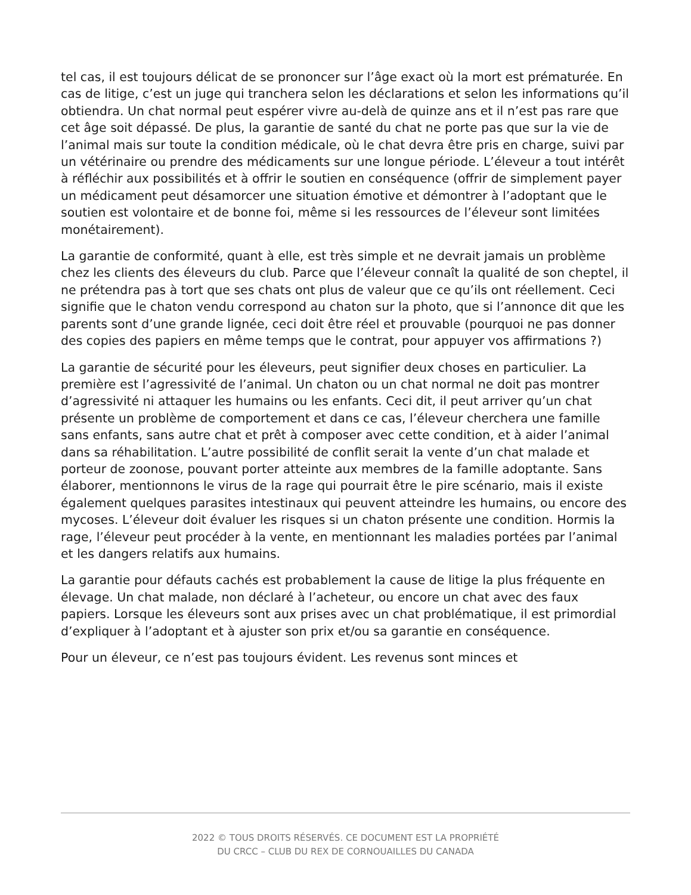tel cas, il est toujours délicat de se prononcer sur l’âge exact où la mort est prématurée. En cas de litige, c’est un juge qui tranchera selon les déclarations et selon les informations qu’il obtiendra. Un chat normal peut espérer vivre au-delà de quinze ans et il n’est pas rare que cet âge soit dépassé. De plus, la garantie de santé du chat ne porte pas que sur la vie de l’animal mais sur toute la condition médicale, où le chat devra être pris en charge, suivi par un vétérinaire ou prendre des médicaments sur une longue période. L’éleveur a tout intérêt à réfléchir aux possibilités et à offrir le soutien en conséquence (offrir de simplement payer un médicament peut désamorcer une situation émotive et démontrer à l’adoptant que le soutien est volontaire et de bonne foi, même si les ressources de l’éleveur sont limitées monétairement).
La garantie de conformité, quant à elle, est très simple et ne devrait jamais un problème chez les clients des éleveurs du club. Parce que l’éleveur connaît la qualité de son cheptel, il ne prétendra pas à tort que ses chats ont plus de valeur que ce qu’ils ont réellement. Ceci signifie que le chaton vendu correspond au chaton sur la photo, que si l’annonce dit que les parents sont d’une grande lignée, ceci doit être réel et prouvable (pourquoi ne pas donner des copies des papiers en même temps que le contrat, pour appuyer vos affirmations ?)
La garantie de sécurité pour les éleveurs, peut signifier deux choses en particulier. La première est l’agressivité de l’animal. Un chaton ou un chat normal ne doit pas montrer d’agressivité ni attaquer les humains ou les enfants. Ceci dit, il peut arriver qu’un chat présente un problème de comportement et dans ce cas, l’éleveur cherchera une famille sans enfants, sans autre chat et prêt à composer avec cette condition, et à aider l’animal dans sa réhabilitation. L’autre possibilité de conflit serait la vente d’un chat malade et porteur de zoonose, pouvant porter atteinte aux membres de la famille adoptante. Sans élaborer, mentionnons le virus de la rage qui pourrait être le pire scénario, mais il existe également quelques parasites intestinaux qui peuvent atteindre les humains, ou encore des mycoses. L’éleveur doit évaluer les risques si un chaton présente une condition. Hormis la rage, l’éleveur peut procéder à la vente, en mentionnant les maladies portées par l’animal et les dangers relatifs aux humains.
La garantie pour défauts cachés est probablement la cause de litige la plus fréquente en élevage. Un chat malade, non déclaré à l’acheteur, ou encore un chat avec des faux papiers. Lorsque les éleveurs sont aux prises avec un chat problématique, il est primordial d’expliquer à l’adoptant et à ajuster son prix et/ou sa garantie en conséquence.
Pour un éleveur, ce n’est pas toujours évident. Les revenus sont minces et
2022 © TOUS DROITS RÉSERVÉS. CE DOCUMENT EST LA PROPRIÉTÉ
DU CRCC – CLUB DU REX DE CORNOUAILLES DU CANADA